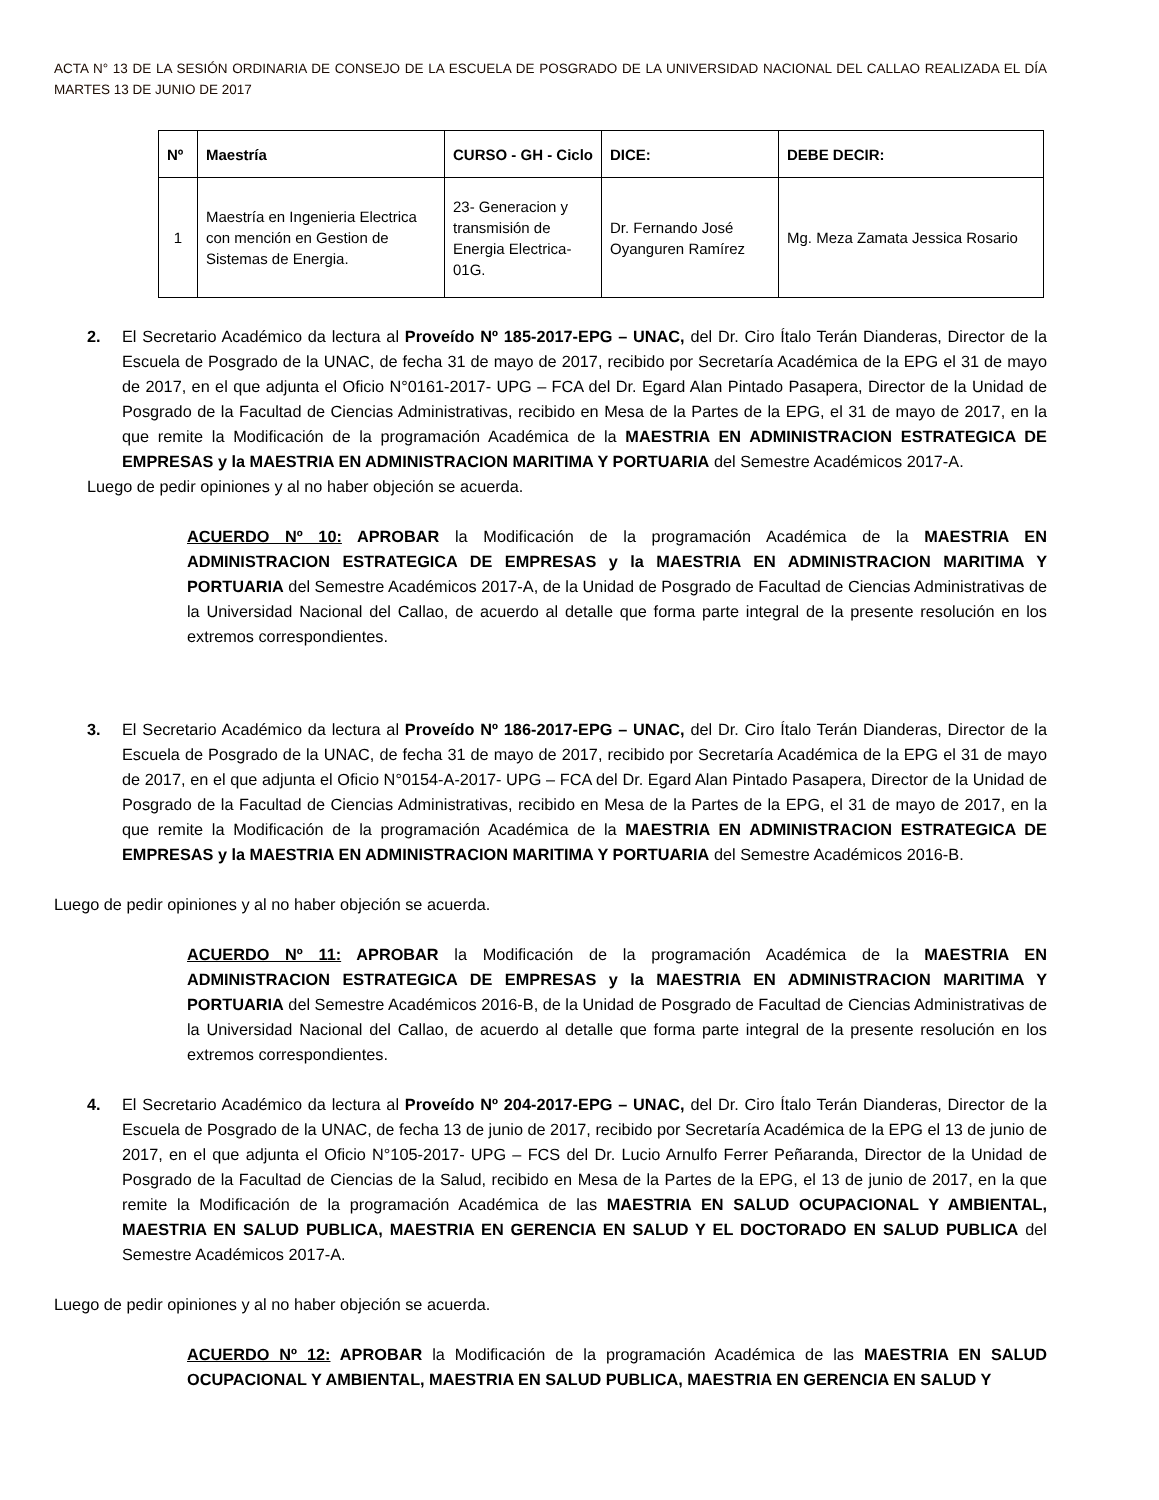ACTA N° 13 DE LA SESIÓN ORDINARIA DE CONSEJO DE LA ESCUELA DE POSGRADO DE LA UNIVERSIDAD NACIONAL DEL CALLAO REALIZADA EL DÍA MARTES 13 DE JUNIO DE 2017
| Nº | Maestría | CURSO - GH - Ciclo | DICE: | DEBE DECIR: |
| --- | --- | --- | --- | --- |
| 1 | Maestría en Ingenieria Electrica con mención en Gestion de Sistemas de Energia. | 23- Generacion y transmisión de Energia Electrica- 01G. | Dr. Fernando José Oyanguren Ramírez | Mg. Meza Zamata Jessica Rosario |
2. El Secretario Académico da lectura al Proveído Nº 185-2017-EPG – UNAC, del Dr. Ciro Ítalo Terán Dianderas, Director de la Escuela de Posgrado de la UNAC, de fecha 31 de mayo de 2017, recibido por Secretaría Académica de la EPG el 31 de mayo de 2017, en el que adjunta el Oficio N°0161-2017- UPG – FCA del Dr. Egard Alan Pintado Pasapera, Director de la Unidad de Posgrado de la Facultad de Ciencias Administrativas, recibido en Mesa de la Partes de la EPG, el 31 de mayo de 2017, en la que remite la Modificación de la programación Académica de la MAESTRIA EN ADMINISTRACION ESTRATEGICA DE EMPRESAS y la MAESTRIA EN ADMINISTRACION MARITIMA Y PORTUARIA del Semestre Académicos 2017-A.
Luego de pedir opiniones y al no haber objeción se acuerda.
ACUERDO Nº 10: APROBAR la Modificación de la programación Académica de la MAESTRIA EN ADMINISTRACION ESTRATEGICA DE EMPRESAS y la MAESTRIA EN ADMINISTRACION MARITIMA Y PORTUARIA del Semestre Académicos 2017-A, de la Unidad de Posgrado de Facultad de Ciencias Administrativas de la Universidad Nacional del Callao, de acuerdo al detalle que forma parte integral de la presente resolución en los extremos correspondientes.
3. El Secretario Académico da lectura al Proveído Nº 186-2017-EPG – UNAC, del Dr. Ciro Ítalo Terán Dianderas, Director de la Escuela de Posgrado de la UNAC, de fecha 31 de mayo de 2017, recibido por Secretaría Académica de la EPG el 31 de mayo de 2017, en el que adjunta el Oficio N°0154-A-2017- UPG – FCA del Dr. Egard Alan Pintado Pasapera, Director de la Unidad de Posgrado de la Facultad de Ciencias Administrativas, recibido en Mesa de la Partes de la EPG, el 31 de mayo de 2017, en la que remite la Modificación de la programación Académica de la MAESTRIA EN ADMINISTRACION ESTRATEGICA DE EMPRESAS y la MAESTRIA EN ADMINISTRACION MARITIMA Y PORTUARIA del Semestre Académicos 2016-B.
Luego de pedir opiniones y al no haber objeción se acuerda.
ACUERDO Nº 11: APROBAR la Modificación de la programación Académica de la MAESTRIA EN ADMINISTRACION ESTRATEGICA DE EMPRESAS y la MAESTRIA EN ADMINISTRACION MARITIMA Y PORTUARIA del Semestre Académicos 2016-B, de la Unidad de Posgrado de Facultad de Ciencias Administrativas de la Universidad Nacional del Callao, de acuerdo al detalle que forma parte integral de la presente resolución en los extremos correspondientes.
4. El Secretario Académico da lectura al Proveído Nº 204-2017-EPG – UNAC, del Dr. Ciro Ítalo Terán Dianderas, Director de la Escuela de Posgrado de la UNAC, de fecha 13 de junio de 2017, recibido por Secretaría Académica de la EPG el 13 de junio de 2017, en el que adjunta el Oficio N°105-2017- UPG – FCS del Dr. Lucio Arnulfo Ferrer Peñaranda, Director de la Unidad de Posgrado de la Facultad de Ciencias de la Salud, recibido en Mesa de la Partes de la EPG, el 13 de junio de 2017, en la que remite la Modificación de la programación Académica de las MAESTRIA EN SALUD OCUPACIONAL Y AMBIENTAL, MAESTRIA EN SALUD PUBLICA, MAESTRIA EN GERENCIA EN SALUD Y EL DOCTORADO EN SALUD PUBLICA del Semestre Académicos 2017-A.
Luego de pedir opiniones y al no haber objeción se acuerda.
ACUERDO Nº 12: APROBAR la Modificación de la programación Académica de las MAESTRIA EN SALUD OCUPACIONAL Y AMBIENTAL, MAESTRIA EN SALUD PUBLICA, MAESTRIA EN GERENCIA EN SALUD Y